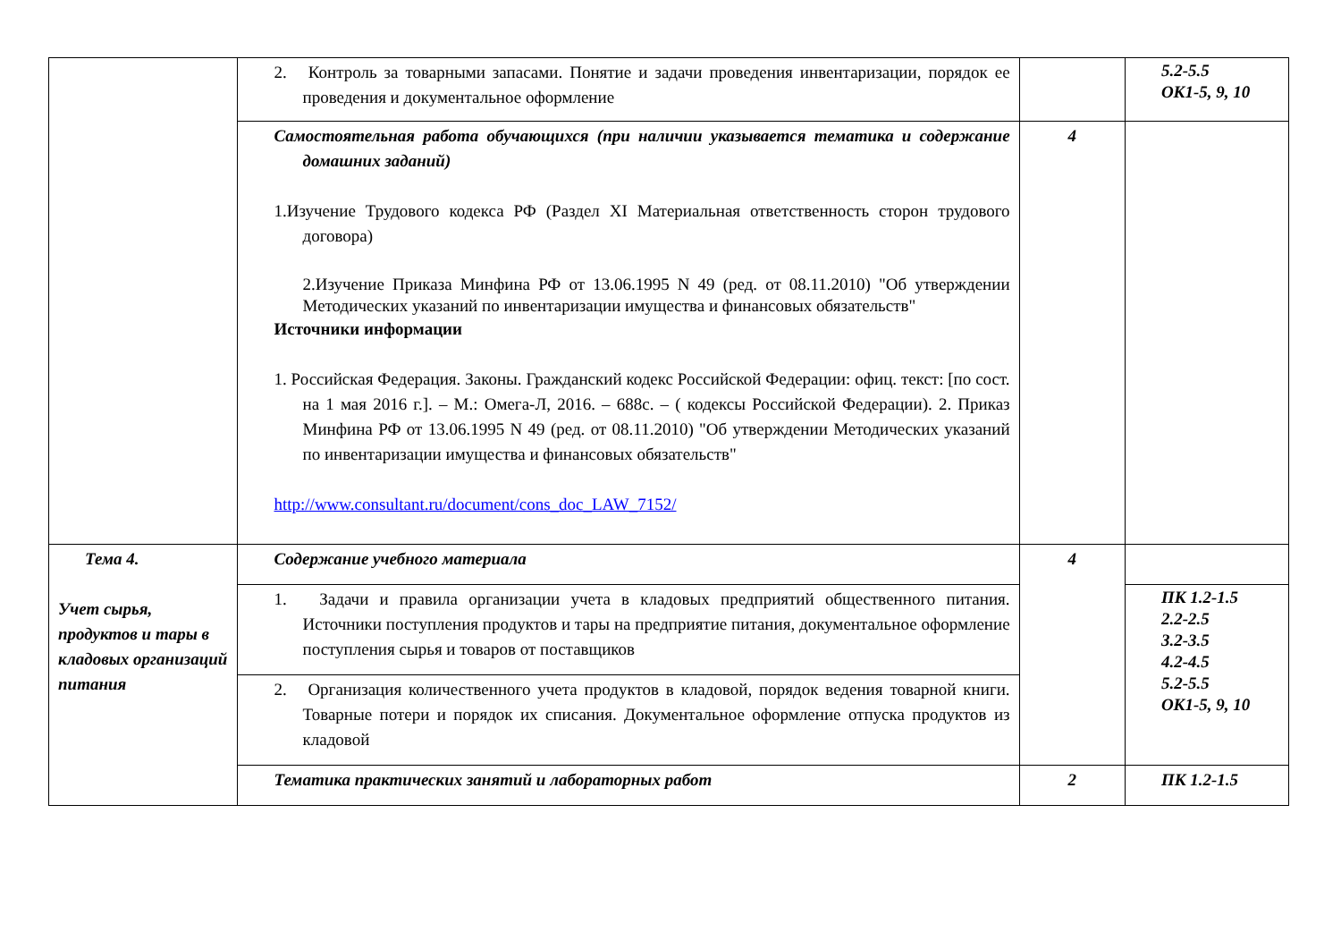| | 2. Контроль за товарными запасами. Понятие и задачи проведения инвентаризации, порядок ее проведения и документальное оформление | | 5.2-5.5 ОК1-5, 9, 10 |
| | Самостоятельная работа обучающихся (при наличии указывается тематика и содержание домашних заданий) 1.Изучение Трудового кодекса РФ (Раздел XI Материальная ответственность сторон трудового договора) 2.Изучение Приказа Минфина РФ от 13.06.1995 N 49 (ред. от 08.11.2010) "Об утверждении Методических указаний по инвентаризации имущества и финансовых обязательств" Источники информации 1. Российская Федерация. Законы. Гражданский кодекс Российской Федерации: офиц. текст: [по сост. на 1 мая 2016 г.]. – М.: Омега-Л, 2016. – 688с. – ( кодексы Российской Федерации). 2. Приказ Минфина РФ от 13.06.1995 N 49 (ред. от 08.11.2010) "Об утверждении Методических указаний по инвентаризации имущества и финансовых обязательств" http://www.consultant.ru/document/cons_doc_LAW_7152/ | 4 | |
| Тема 4. Учет сырья, продуктов и тары в кладовых организаций питания | Содержание учебного материала | 4 | |
| | 1. Задачи и правила организации учета в кладовых предприятий общественного питания. Источники поступления продуктов и тары на предприятие питания, документальное оформление поступления сырья и товаров от поставщиков | | ПК 1.2-1.5 2.2-2.5 3.2-3.5 4.2-4.5 5.2-5.5 ОК1-5, 9, 10 |
| | 2. Организация количественного учета продуктов в кладовой, порядок ведения товарной книги. Товарные потери и порядок их списания. Документальное оформление отпуска продуктов из кладовой | | |
| | Тематика практических занятий и лабораторных работ | 2 | ПК 1.2-1.5 |